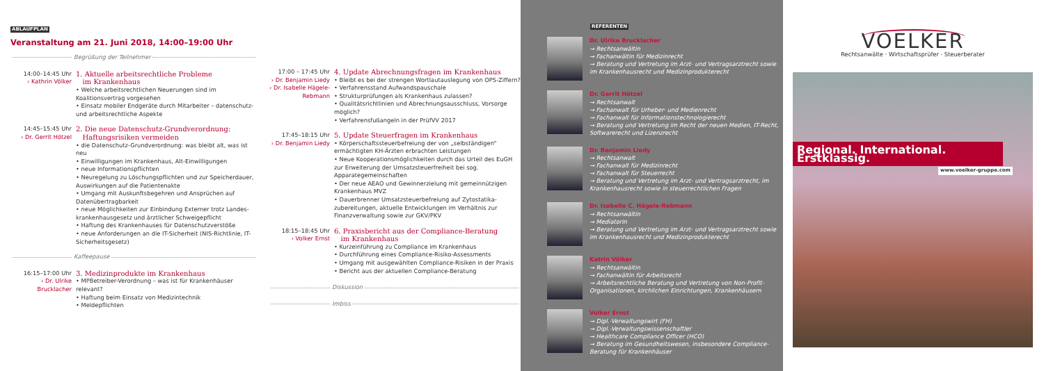ABLAUFPLAN
Veranstaltung am 21. Juni 2018, 14:00–19:00 Uhr
Begrüßung der Teilnehmer
14:00–14:45 Uhr
› Kathrin Völker
1. Aktuelle arbeitsrechtliche Probleme
im Krankenhaus
• Welche arbeitsrechtlichen Neuerungen sind im Koalitionsvertrag vorgesehen
• Einsatz mobiler Endgeräte durch Mitarbeiter – datenschutz- und arbeitsrechtliche Aspekte
14:45–15:45 Uhr
› Dr. Gerrit Hötzel
2. Die neue Datenschutz-Grundverordnung:
Haftungsrisiken vermeiden
• die Datenschutz-Grundverordnung: was bleibt alt, was ist neu
• Einwilligungen im Krankenhaus, Alt-Einwilligungen
• neue Informationspflichten
• Neuregelung zu Löschungspflichten und zur Speicherdauer, Auswirkungen auf die Patientenakte
• Umgang mit Auskunftsbegehren und Ansprüchen auf Datenübertragbarkeit
• neue Möglichkeiten zur Einbindung Externer trotz Landes-krankenhausgesetz und ärztlicher Schweigepflicht
• Haftung des Krankenhauses für Datenschutzverstöße
• neue Anforderungen an die IT-Sicherheit (NIS-Richtlinie, IT-Sicherheitsgesetz)
Kaffeepause
16:15–17:00 Uhr
› Dr. Ulrike Brucklacher
3. Medizinprodukte im Krankenhaus
• MPBetreiber-Verordnung – was ist für Krankenhäuser relevant?
• Haftung beim Einsatz von Medizintechnik
• Meldepflichten
17:00 – 17:45 Uhr
› Dr. Benjamin Liedy
› Dr. Isabelle Hägele-Rebmann
4. Update Abrechnungsfragen im Krankenhaus
• Bleibt es bei der strengen Wortlautauslegung von OPS-Ziffern?
• Verfahrensstand Aufwandspauschale
• Strukturprüfungen als Krankenhaus zulassen?
• Qualitätsrichtlinien und Abrechnungsausschluss, Vorsorge möglich?
• Verfahrensfußangeln in der PrüfVV 2017
17:45–18:15 Uhr
› Dr. Benjamin Liedy
5. Update Steuerfragen im Krankenhaus
• Körperschaftssteuerbefreiung der von „selbständigen“ ermächtigten KH-Ärzten erbrachten Leistungen
• Neue Kooperationsmöglichkeiten durch das Urteil des EuGH zur Erweiterung der Umsatzsteuerfreiheit bei sog. Apparategemeinschaften
• Der neue AEAO und Gewinnerzielung mit gemeinnützigen Krankenhaus MVZ
• Dauerbrenner Umsatzsteuerbefreiung auf Zytostatika-zubereitungen, aktuelle Entwicklungen im Verhältnis zur Finanzverwaltung sowie zur GKV/PKV
18:15–18:45 Uhr
› Volker Ernst
6. Praxisbericht aus der Compliance-Beratung
im Krankenhaus
• Kurzeinführung zu Compliance im Krankenhaus
• Durchführung eines Compliance-Risiko-Assessments
• Umgang mit ausgewählten Compliance-Risiken in der Praxis
• Bericht aus der aktuellen Compliance-Beratung
Diskussion
Imbiss
REFERENTEN
Dr. Ulrike Brucklacher
→ Rechtsanwältin
→ Fachanwältin für Medizinrecht
→ Beratung und Vertretung im Arzt- und Vertragsarztrecht sowie im Krankenhausrecht und Medizinprodukterecht
Dr. Gerrit Hötzel
→ Rechtsanwalt
→ Fachanwalt für Urheber- und Medienrecht
→ Fachanwalt für Informationstechnologierecht
→ Beratung und Vertretung im Recht der neuen Medien, IT-Recht, Softwarerecht und Lizenzrecht
Dr. Benjamin Liedy
→ Rechtsanwalt
→ Fachanwalt für Medizinrecht
→ Fachanwalt für Steuerrecht
→ Beratung und Vertretung im Arzt- und Vertragsarztrecht, im Krankenhausrecht sowie in steuerrechtlichen Fragen
Dr. Isabelle C. Hägele-Rebmann
→ Rechtsanwältin
→ Mediatorin
→ Beratung und Vertretung im Arzt- und Vertragsarztrecht sowie im Krankenhausrecht und Medizinprodukterecht
Katrin Völker
→ Rechtsanwältin
→ Fachanwältin für Arbeitsrecht
→ Arbeitsrechtliche Beratung und Vertretung von Non-Profit-Organisationen, kirchlichen Einrichtungen, Krankenhäusern
Volker Ernst
→ Dipl.-Verwaltungswirt (FH)
→ Dipl.-Verwaltungswissenschaftler
→ Healthcare Compliance Officer (HCO)
→ Beratung im Gesundheitswesen, insbesondere Compliance-Beratung für Krankenhäuser
VOELKER
Rechtsanwälte · Wirtschaftsprüfer · Steuerberater
Regional. International. Erstklassig.
www.voelker-gruppe.com